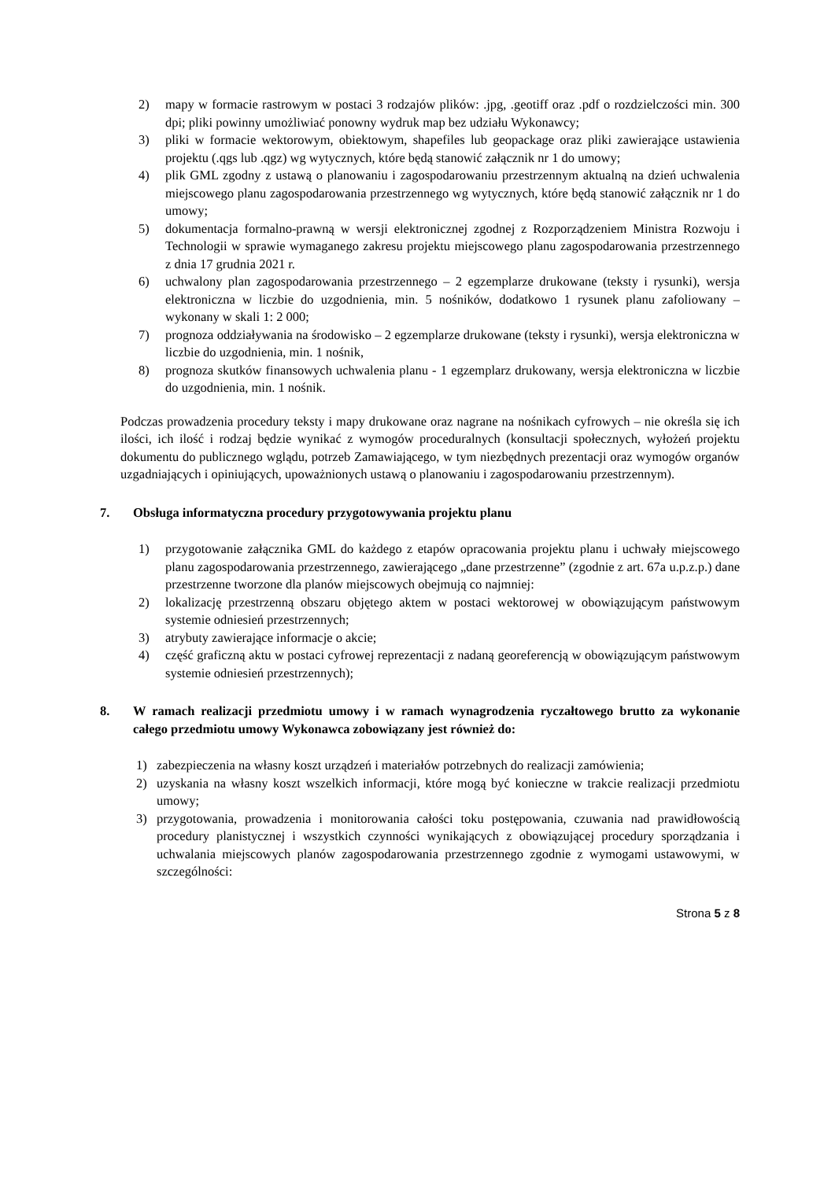2) mapy w formacie rastrowym w postaci 3 rodzajów plików: .jpg, .geotiff oraz .pdf o rozdzielczości min. 300 dpi; pliki powinny umożliwiać ponowny wydruk map bez udziału Wykonawcy;
3) pliki w formacie wektorowym, obiektowym, shapefiles lub geopackage oraz pliki zawierające ustawienia projektu (.qgs lub .qgz) wg wytycznych, które będą stanowić załącznik nr 1 do umowy;
4) plik GML zgodny z ustawą o planowaniu i zagospodarowaniu przestrzennym aktualną na dzień uchwalenia miejscowego planu zagospodarowania przestrzennego wg wytycznych, które będą stanowić załącznik nr 1 do umowy;
5) dokumentacja formalno-prawną w wersji elektronicznej zgodnej z Rozporządzeniem Ministra Rozwoju i Technologii w sprawie wymaganego zakresu projektu miejscowego planu zagospodarowania przestrzennego z dnia 17 grudnia 2021 r.
6) uchwalony plan zagospodarowania przestrzennego – 2 egzemplarze drukowane (teksty i rysunki), wersja elektroniczna w liczbie do uzgodnienia, min. 5 nośników, dodatkowo 1 rysunek planu zafoliowany – wykonany w skali 1: 2 000;
7) prognoza oddziaływania na środowisko – 2 egzemplarze drukowane (teksty i rysunki), wersja elektroniczna w liczbie do uzgodnienia, min. 1 nośnik,
8) prognoza skutków finansowych uchwalenia planu - 1 egzemplarz drukowany, wersja elektroniczna w liczbie do uzgodnienia, min. 1 nośnik.
Podczas prowadzenia procedury teksty i mapy drukowane oraz nagrane na nośnikach cyfrowych – nie określa się ich ilości, ich ilość i rodzaj będzie wynikać z wymogów proceduralnych (konsultacji społecznych, wyłożeń projektu dokumentu do publicznego wglądu, potrzeb Zamawiającego, w tym niezbędnych prezentacji oraz wymogów organów uzgadniających i opiniujących, upoważnionych ustawą o planowaniu i zagospodarowaniu przestrzennym).
7. Obsługa informatyczna procedury przygotowywania projektu planu
1) przygotowanie załącznika GML do każdego z etapów opracowania projektu planu i uchwały miejscowego planu zagospodarowania przestrzennego, zawierającego „dane przestrzenne” (zgodnie z art. 67a u.p.z.p.) dane przestrzenne tworzone dla planów miejscowych obejmują co najmniej:
2) lokalizację przestrzenną obszaru objętego aktem w postaci wektorowej w obowiązującym państwowym systemie odniesień przestrzennych;
3) atrybuty zawierające informacje o akcie;
4) część graficzną aktu w postaci cyfrowej reprezentacji z nadaną georeferencją w obowiązującym państwowym systemie odniesień przestrzennych);
8. W ramach realizacji przedmiotu umowy i w ramach wynagrodzenia ryczałtowego brutto za wykonanie całego przedmiotu umowy Wykonawca zobowiązany jest również do:
1) zabezpieczenia na własny koszt urządzeń i materiałów potrzebnych do realizacji zamówienia;
2) uzyskania na własny koszt wszelkich informacji, które mogą być konieczne w trakcie realizacji przedmiotu umowy;
3) przygotowania, prowadzenia i monitorowania całości toku postępowania, czuwania nad prawidłowością procedury planistycznej i wszystkich czynności wynikających z obowiązującej procedury sporządzania i uchwalania miejscowych planów zagospodarowania przestrzennego zgodnie z wymogami ustawowymi, w szczególności:
Strona 5 z 8